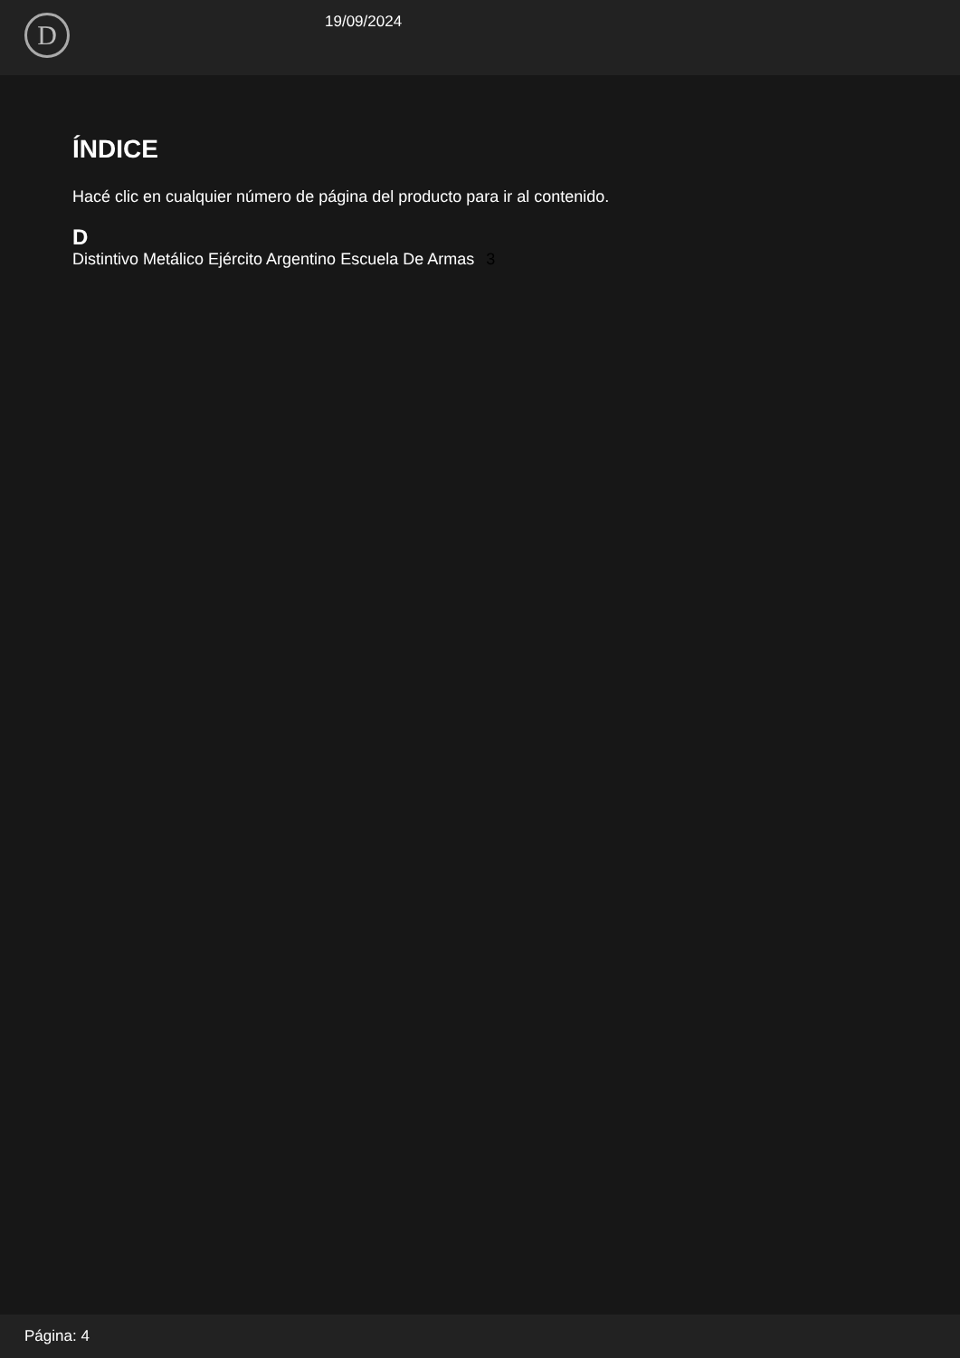D 19/09/2024
ÍNDICE
Hacé clic en cualquier número de página del producto para ir al contenido.
D
Distintivo Metálico Ejército Argentino Escuela De Armas 3
Página: 4